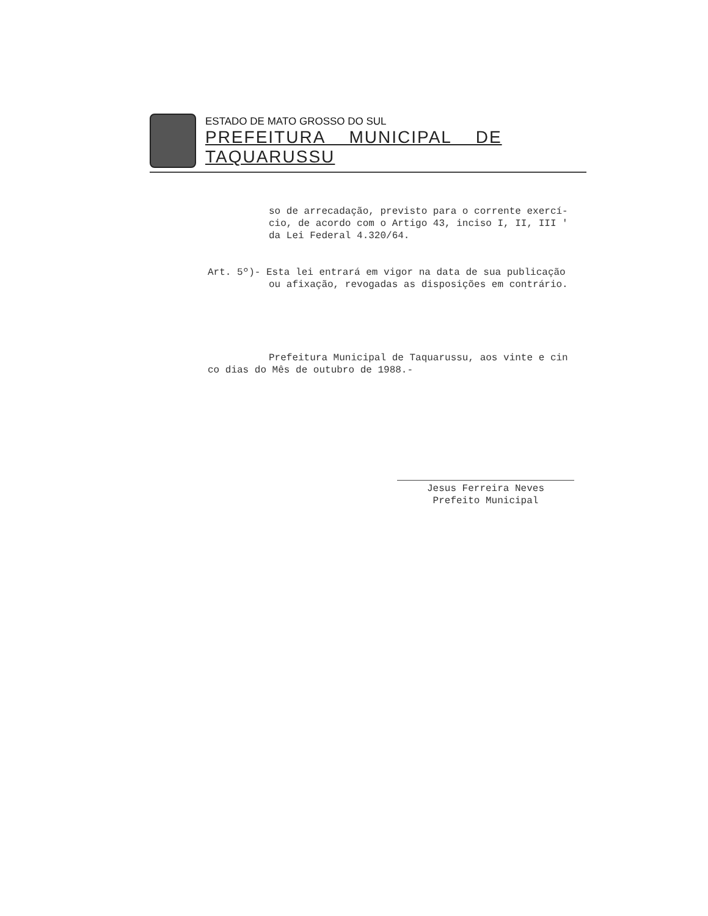ESTADO DE MATO GROSSO DO SUL
PREFEITURA MUNICIPAL DE TAQUARUSSU
so de arrecadação, previsto para o corrente exercí-
cio, de acordo com o Artigo 43, inciso I, II, III '
da Lei Federal 4.320/64.
Art. 5º)- Esta lei entrará em vigor na data de sua publicação
ou afixação, revogadas as disposições em contrário.
Prefeitura Municipal de Taquarussu, aos vinte e cin
co dias do Mês de outubro de 1988.-
Jesus Ferreira Neves
Prefeito Municipal